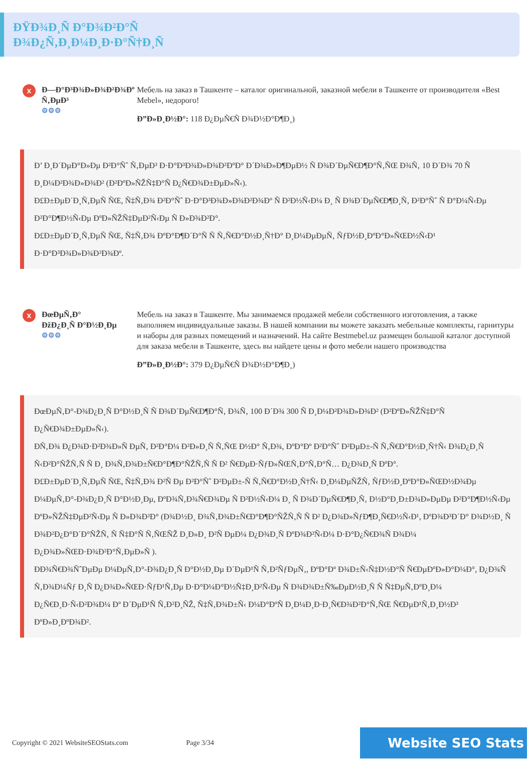ĐŸĐ¾Đ¸Ñ Đ°Đ¾Đ²Đ°Ñ
Đ¾Đ¿Ñ‚Đ¸Đ¼Đ¸Đ·Đ°Ñ†Đ¸Ñ
x
Đ—Đ°Đ³Đ¾Đ»Đ¾Đ²Đ¾Đº Ñ‚ĐµĐ³
⚙⚙⚙
Мебель на заказ в Ташкенте – каталог оригинальной, заказной мебели в Ташкенте от производителя «Best Mebel», недорого!
Đ”Đ»Đ¸Đ½Đ°: 118 Đ¿ĐµÑ€Ñ Đ¾Đ½Đ°Đ¶Đ¸)
Đ’ Đ¸Đ´ĐµĐ°Đ»Đµ Đ²Đ°Ñˆ Ñ‚ĐµĐ³ Đ·Đ°Đ³Đ¾Đ»Đ¾Đ²ĐºĐ° Đ´Đ¾Đ»Đ¶ĐµĐ½ Ñ Đ¾Đ´ĐµÑ€Đ¶Đ°Ñ‚ÑŒ Đ¾Ñ‚ 10 Đ´Đ¾ 70 Ñ Đ¸Đ¼Đ²Đ¾Đ»Đ¾Đ² (Đ²ĐºĐ»ÑŽÑ‡Đ°Ñ Đ¿Ñ€Đ¾Đ±ĐµĐ»Ñ‹).
Đ£Đ±ĐµĐ´Đ¸Ñ‚ĐµÑ ÑŒ, Ñ‡Ñ‚Đ¾ Đ²Đ°Ñˆ Đ·Đ°Đ³Đ¾Đ»Đ¾Đ²Đ¾Đº Ñ Đ²Đ½Ñ‹Đ¼ Đ¸ Ñ Đ¾Đ´ĐµÑ€Đ¶Đ¸Ñ‚ Đ²Đ°Ñˆ Ñ Đ°Đ¼Ñ‹Đµ Đ²Đ°Đ¶Đ½Ñ‹Đµ ĐºĐ»ÑŽÑ‡ĐµĐ²Ñ‹Đµ Ñ Đ»Đ¾Đ²Đ°.
Đ£Đ±ĐµĐ´Đ¸Ñ‚ĐµÑ ÑŒ, Ñ‡Ñ‚Đ¾ ĐºĐ°Đ¶Đ´Đ°Ñ Ñ Ñ‚Ñ€Đ°Đ½Đ¸Ñ†Đ° Đ¸Đ¼ĐµĐµÑ‚ ÑƒĐ½Đ¸ĐºĐ°Đ»ÑŒĐ½Ñ‹Đ¹ Đ·Đ°Đ³Đ¾Đ»Đ¾Đ²Đ¾Đº.
x
ĐœĐµÑ‚Đ°
ĐžĐ¿Đ¸Ñ Đ°Đ½Đ¸Đµ
⚙⚙⚙
Мебель на заказ в Ташкенте. Мы занимаемся продажей мебели собственного изготовления, а также выполняем индивидуальные заказы. В нашей компании вы можете заказать мебельные комплекты, гарнитуры и наборы для разных помещений и назначений. На сайте Bestmebel.uz размещен большой каталог доступной для заказа мебели в Ташкенте, здесь вы найдете цены и фото мебели нашего производства
Đ”Đ»Đ¸Đ½Đ°: 379 Đ¿ĐµÑ€Ñ Đ¾Đ½Đ°Đ¶Đ¸)
ĐœĐµÑ‚Đ°-Đ¾Đ¿Đ¸Ñ Đ°Đ½Đ¸Ñ Ñ Đ¾Đ´ĐµÑ€Đ¶Đ°Ñ‚ Đ¾Ñ‚ 100 Đ´Đ¾ 300 Ñ Đ¸Đ¼Đ²Đ¾Đ»Đ¾Đ² (Đ²ĐºĐ»ÑŽÑ‡Đ°Ñ Đ¿Ñ€Đ¾Đ±ĐµĐ»Ñ‹).
ĐÑ‚Đ¾ Đ¿Đ¾Đ·Đ²Đ¾Đ»Ñ ĐµÑ‚ Đ²Đ°Đ¼ Đ²Đ»Đ¸Ñ Ñ‚ÑŒ Đ½Đ° Ñ‚Đ¾, ĐºĐ°Đº Đ²Đ°Ñˆ Đ²ĐµĐ±-Ñ Ñ‚Ñ€Đ°Đ½Đ¸Ñ†Ñ‹ Đ¾Đ¿Đ¸Ñ Ñ‹Đ²Đ°ÑŽÑ‚Ñ Ñ Đ¸ Đ¾Ñ‚Đ¾Đ±Ñ€Đ°Đ¶Đ°ÑŽÑ‚Ñ Ñ Đ² Ñ€ĐµĐ·ÑƒĐ»ÑŒÑ‚Đ°Ñ‚Đ°Ñ… Đ¿Đ¾Đ¸Ñ ĐºĐ°.
Đ£Đ±ĐµĐ´Đ¸Ñ‚ĐµÑ ÑŒ, Ñ‡Ñ‚Đ¾ Đ²Ñ Đµ Đ²Đ°Ñˆ Đ²ĐµĐ±-Ñ Ñ‚Ñ€Đ°Đ½Đ¸Ñ†Ñ‹ Đ¸Đ¼ĐµÑŽÑ‚ ÑƒĐ½Đ¸ĐºĐ°Đ»ÑŒĐ½Đ¾Đµ Đ¼ĐµÑ‚Đ°-Đ¾Đ¿Đ¸Ñ Đ°Đ½Đ¸Đµ, ĐºĐ¾Ñ‚Đ¾Ñ€Đ¾Đµ Ñ Đ²Đ½Ñ‹Đ¼ Đ¸ Ñ Đ¾Đ´ĐµÑ€Đ¶Đ¸Ñ‚ Đ½Đ°Đ¸Đ±Đ¾Đ»ĐµĐµ Đ²Đ°Đ¶Đ½Ñ‹Đµ ĐºĐ»ÑŽÑ‡ĐµĐ²Ñ‹Đµ Ñ Đ»Đ¾Đ²Đ° (Đ¾Đ½Đ¸ Đ¾Ñ‚Đ¾Đ±Ñ€Đ°Đ¶Đ°ÑŽÑ‚Ñ Ñ Đ² Đ¿Đ¾Đ»ÑƒĐ¶Đ¸Ñ€Đ½Ñ‹Đ¹, ĐºĐ¾Đ³Đ´Đ° Đ¾Đ½Đ¸ Ñ Đ¾Đ²Đ¿Đ°Đ´Đ°ÑŽÑ‚ Ñ Ñ‡Đ°Ñ Ñ‚ÑŒÑŽ Đ¸Đ»Đ¸ Đ²Ñ ĐµĐ¼ Đ¿Đ¾Đ¸Ñ ĐºĐ¾Đ²Ñ‹Đ¼ Đ·Đ°Đ¿Ñ€Đ¾Ñ Đ¾Đ¼ Đ¿Đ¾Đ»ÑŒĐ·Đ¾Đ²Đ°Ñ‚ĐµĐ»Ñ ).
ĐĐ¾Ñ€Đ¾ÑˆĐµĐµ Đ¼ĐµÑ‚Đ°-Đ¾Đ¿Đ¸Ñ Đ°Đ½Đ¸Đµ Đ´ĐµĐ¹Ñ Ñ‚Đ²ÑƒĐµÑ‚, ĐºĐ°Đº Đ¾Đ±Ñ‹Ñ‡Đ½Đ°Ñ Ñ€ĐµĐºĐ»Đ°Đ¼Đ°, Đ¿Đ¾Ñ Ñ‚Đ¾Đ¼Ñƒ Đ¸Ñ Đ¿Đ¾Đ»ÑŒĐ·ÑƒĐ¹Ñ‚Đµ Đ·Đ°Đ¼Đ°Đ½Ñ‡Đ¸Đ²Ñ‹Đµ Ñ Đ¾Đ¾Đ±Ñ‰ĐµĐ½Đ¸Ñ Ñ Ñ‡ĐµÑ‚ĐºĐ¸Đ¼ Đ¿Ñ€Đ¸Đ·Ñ‹Đ²Đ¾Đ¼ Đº Đ´ĐµĐ¹Ñ Ñ‚Đ²Đ¸ÑŽ, Ñ‡Ñ‚Đ¾Đ±Ñ‹ Đ¼Đ°ĐºÑ Đ¸Đ¼Đ¸Đ·Đ¸Ñ€Đ¾Đ²Đ°Ñ‚ÑŒ Ñ€ĐµĐ¹Ñ‚Đ¸Đ½Đ³ ĐºĐ»Đ¸ĐºĐ¾Đ².
Copyright © 2021 WebsiteSEOStats.com
Page 3/34
Website SEO Stats